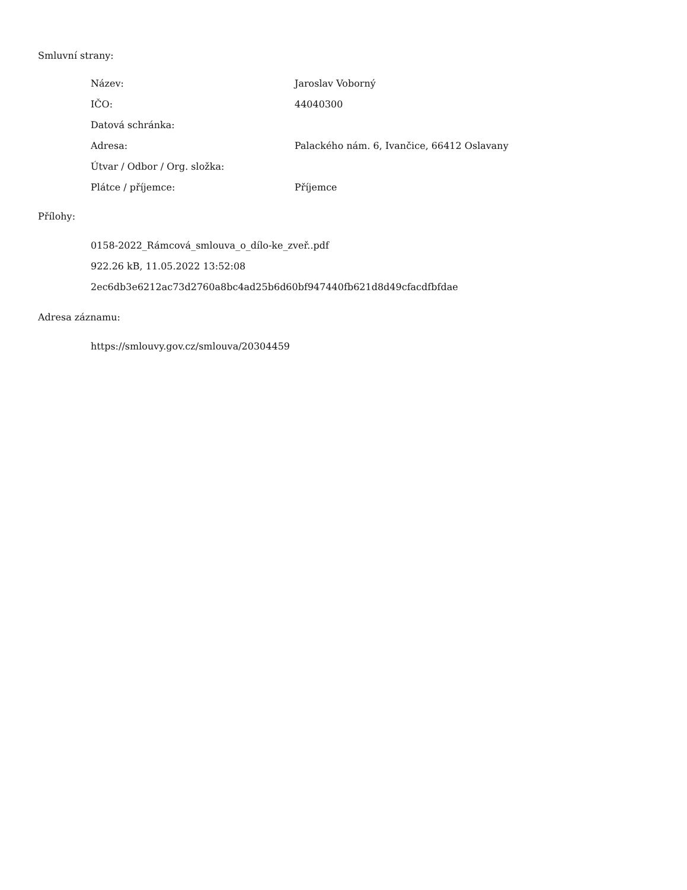Smluvní strany:
| Název: | Jaroslav Voborný |
| IČO: | 44040300 |
| Datová schránka: | |
| Adresa: | Palackého nám. 6, Ivančice, 66412 Oslavany |
| Útvar / Odbor / Org. složka: | |
| Plátce / příjemce: | Příjemce |
Přílohy:
0158-2022_Rámcová_smlouva_o_dílo-ke_zveř..pdf
922.26 kB, 11.05.2022 13:52:08
2ec6db3e6212ac73d2760a8bc4ad25b6d60bf947440fb621d8d49cfacdfbfdae
Adresa záznamu:
https://smlouvy.gov.cz/smlouva/20304459